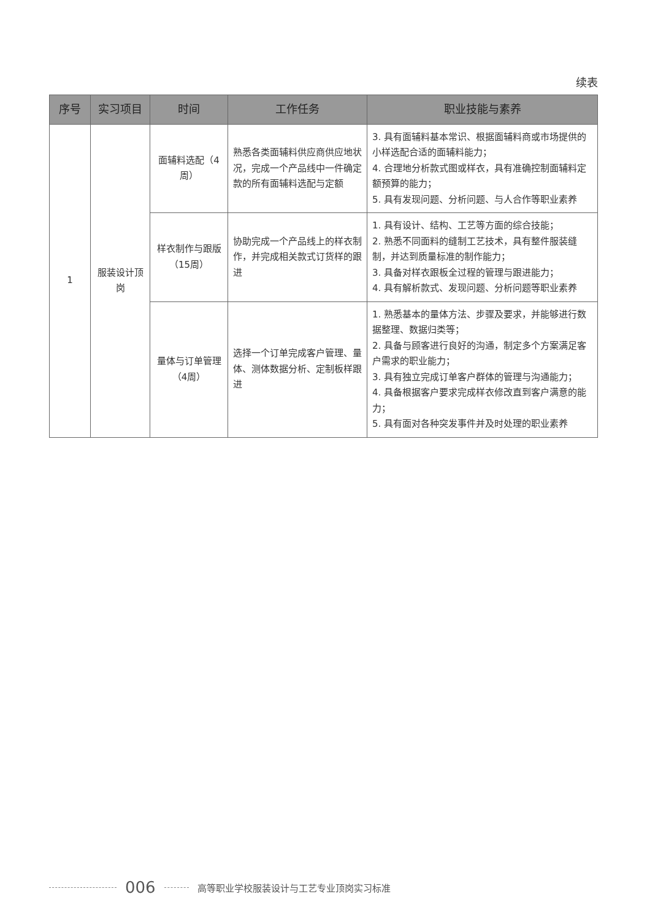续表
| 序号 | 实习项目 | 时间 | 工作任务 | 职业技能与素养 |
| --- | --- | --- | --- | --- |
| 1 | 服装设计顶岗 | 面辅料选配（4周） | 熟悉各类面辅料供应商供应地状况，完成一个产品线中一件确定款的所有面辅料选配与定额 | 3. 具有面辅料基本常识、根据面辅料商或市场提供的小样选配合适的面辅料能力； 4. 合理地分析款式图或样衣，具有准确控制面辅料定额预算的能力； 5. 具有发现问题、分析问题、与人合作等职业素养 |
| | | 样衣制作与跟版（15周） | 协助完成一个产品线上的样衣制作，并完成相关款式订货样的跟进 | 1. 具有设计、结构、工艺等方面的综合技能； 2. 熟悉不同面料的缝制工艺技术，具有整件服装缝制，并达到质量标准的制作能力； 3. 具备对样衣跟板全过程的管理与跟进能力； 4. 具有解析款式、发现问题、分析问题等职业素养 |
| | | 量体与订单管理（4周） | 选择一个订单完成客户管理、量体、测体数据分析、定制板样跟进 | 1. 熟悉基本的量体方法、步骤及要求，并能够进行数据整理、数据归类等； 2. 具备与顾客进行良好的沟通，制定多个方案满足客户需求的职业能力； 3. 具有独立完成订单客户群体的管理与沟通能力； 4. 具备根据客户要求完成样衣修改直到客户满意的能力； 5. 具有面对各种突发事件并及时处理的职业素养 |
006 高等职业学校服装设计与工艺专业顶岗实习标准